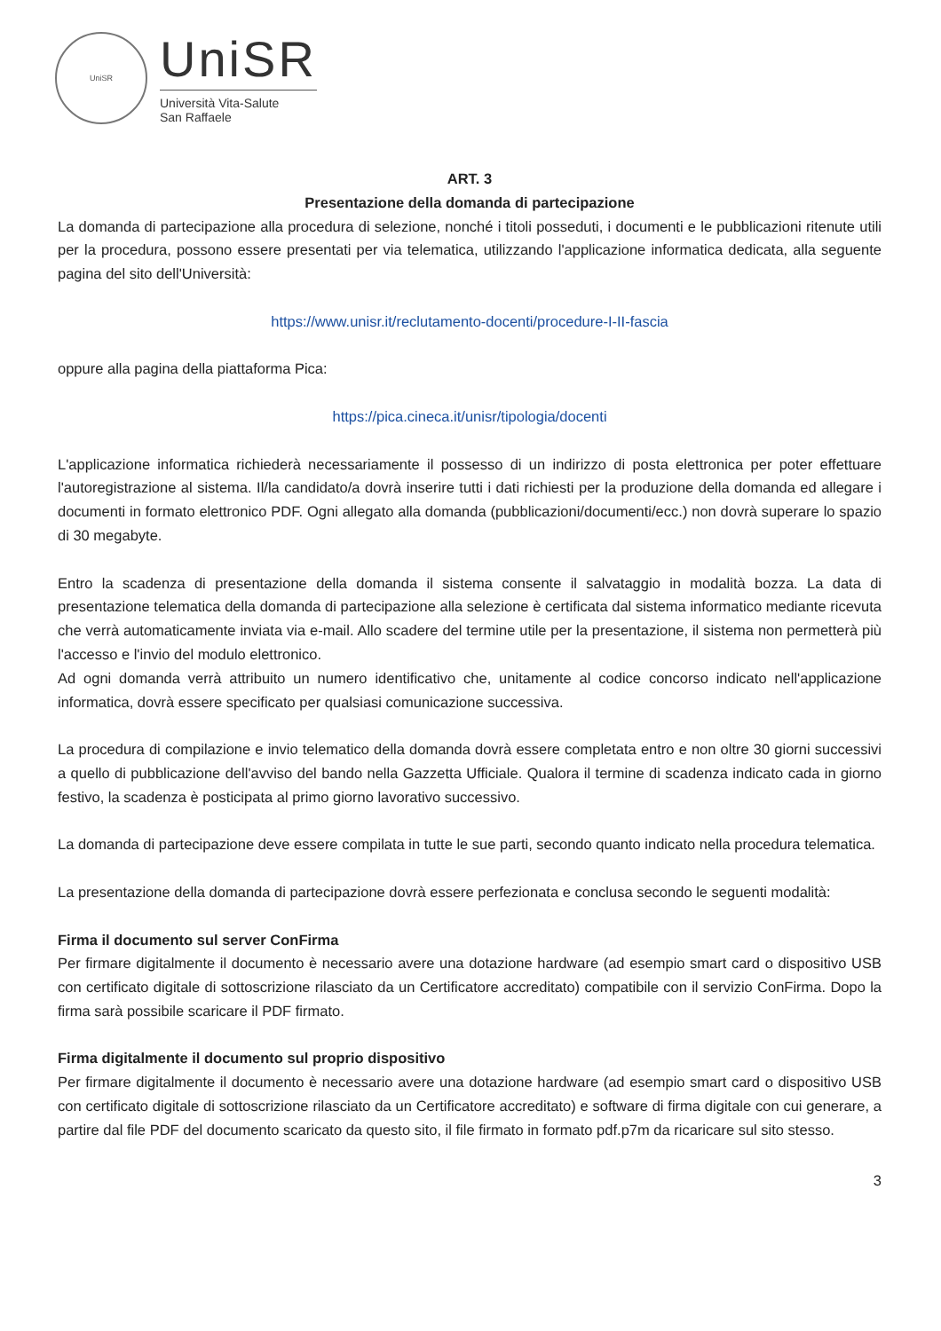UniSR
UniSR
Università Vita-Salute
San Raffaele
ART. 3
Presentazione della domanda di partecipazione
La domanda di partecipazione alla procedura di selezione, nonché i titoli posseduti, i documenti e le pubblicazioni ritenute utili per la procedura, possono essere presentati per via telematica, utilizzando l'applicazione informatica dedicata, alla seguente pagina del sito dell'Università:
https://www.unisr.it/reclutamento-docenti/procedure-I-II-fascia
oppure alla pagina della piattaforma Pica:
https://pica.cineca.it/unisr/tipologia/docenti
L'applicazione informatica richiederà necessariamente il possesso di un indirizzo di posta elettronica per poter effettuare l'autoregistrazione al sistema. Il/la candidato/a dovrà inserire tutti i dati richiesti per la produzione della domanda ed allegare i documenti in formato elettronico PDF. Ogni allegato alla domanda (pubblicazioni/documenti/ecc.) non dovrà superare lo spazio di 30 megabyte.
Entro la scadenza di presentazione della domanda il sistema consente il salvataggio in modalità bozza. La data di presentazione telematica della domanda di partecipazione alla selezione è certificata dal sistema informatico mediante ricevuta che verrà automaticamente inviata via e-mail. Allo scadere del termine utile per la presentazione, il sistema non permetterà più l'accesso e l'invio del modulo elettronico.
Ad ogni domanda verrà attribuito un numero identificativo che, unitamente al codice concorso indicato nell'applicazione informatica, dovrà essere specificato per qualsiasi comunicazione successiva.
La procedura di compilazione e invio telematico della domanda dovrà essere completata entro e non oltre 30 giorni successivi a quello di pubblicazione dell'avviso del bando nella Gazzetta Ufficiale. Qualora il termine di scadenza indicato cada in giorno festivo, la scadenza è posticipata al primo giorno lavorativo successivo.
La domanda di partecipazione deve essere compilata in tutte le sue parti, secondo quanto indicato nella procedura telematica.
La presentazione della domanda di partecipazione dovrà essere perfezionata e conclusa secondo le seguenti modalità:
Firma il documento sul server ConFirma
Per firmare digitalmente il documento è necessario avere una dotazione hardware (ad esempio smart card o dispositivo USB con certificato digitale di sottoscrizione rilasciato da un Certificatore accreditato) compatibile con il servizio ConFirma. Dopo la firma sarà possibile scaricare il PDF firmato.
Firma digitalmente il documento sul proprio dispositivo
Per firmare digitalmente il documento è necessario avere una dotazione hardware (ad esempio smart card o dispositivo USB con certificato digitale di sottoscrizione rilasciato da un Certificatore accreditato) e software di firma digitale con cui generare, a partire dal file PDF del documento scaricato da questo sito, il file firmato in formato pdf.p7m da ricaricare sul sito stesso.
3